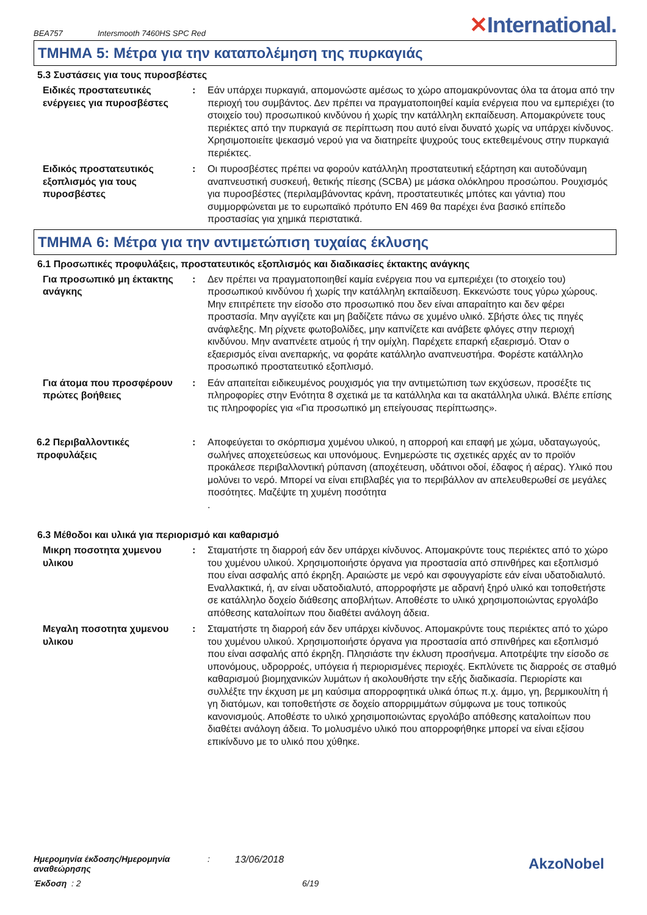BEA757 Intersmooth 7460HS SPC Red ✕International.
ΤΜΗΜΑ 5: Μέτρα για την καταπολέμηση της πυρκαγιάς
5.3 Συστάσεις για τους πυροσβέστες
Ειδικές προστατευτικές ενέργειες για πυροσβέστες
: Εάν υπάρχει πυρκαγιά, απομονώστε αμέσως το χώρο απομακρύνοντας όλα τα άτομα από την περιοχή του συμβάντος. Δεν πρέπει να πραγματοποιηθεί καμία ενέργεια που να εμπεριέχει (το στοιχείο του) προσωπικού κινδύνου ή χωρίς την κατάλληλη εκπαίδευση. Απομακρύνετε τους περιέκτες από την πυρκαγιά σε περίπτωση που αυτό είναι δυνατό χωρίς να υπάρχει κίνδυνος. Χρησιμοποιείτε ψεκασμό νερού για να διατηρείτε ψυχρούς τους εκτεθειμένους στην πυρκαγιά περιέκτες.
Ειδικός προστατευτικός εξοπλισμός για τους πυροσβέστες
: Οι πυροσβέστες πρέπει να φορούν κατάλληλη προστατευτική εξάρτηση και αυτοδύναμη αναπνευστική συσκευή, θετικής πίεσης (SCBA) με μάσκα ολόκληρου προσώπου. Ρουχισμός για πυροσβέστες (περιλαμβάνοντας κράνη, προστατευτικές μπότες και γάντια) που συμμορφώνεται με το ευρωπαϊκό πρότυπο EN 469 θα παρέχει ένα βασικό επίπεδο προστασίας για χημικά περιστατικά.
ΤΜΗΜΑ 6: Μέτρα για την αντιμετώπιση τυχαίας έκλυσης
6.1 Προσωπικές προφυλάξεις, προστατευτικός εξοπλισμός και διαδικασίες έκτακτης ανάγκης
Για προσωπικό μη έκτακτης ανάγκης
: Δεν πρέπει να πραγματοποιηθεί καμία ενέργεια που να εμπεριέχει (το στοιχείο του) προσωπικού κινδύνου ή χωρίς την κατάλληλη εκπαίδευση. Εκκενώστε τους γύρω χώρους. Μην επιτρέπετε την είσοδο στο προσωπικό που δεν είναι απαραίτητο και δεν φέρει προστασία. Μην αγγίζετε και μη βαδίζετε πάνω σε χυμένο υλικό. Σβήστε όλες τις πηγές ανάφλεξης. Μη ρίχνετε φωτοβολίδες, μην καπνίζετε και ανάβετε φλόγες στην περιοχή κινδύνου. Μην αναπνέετε ατμούς ή την ομίχλη. Παρέχετε επαρκή εξαερισμό. Όταν ο εξαερισμός είναι ανεπαρκής, να φοράτε κατάλληλο αναπνευστήρα. Φορέστε κατάλληλο προσωπικό προστατευτικό εξοπλισμό.
Για άτομα που προσφέρουν πρώτες βοήθειες
: Εάν απαιτείται ειδικευμένος ρουχισμός για την αντιμετώπιση των εκχύσεων, προσέξτε τις πληροφορίες στην Ενότητα 8 σχετικά με τα κατάλληλα και τα ακατάλληλα υλικά. Βλέπε επίσης τις πληροφορίες για «Για προσωπικό μη επείγουσας περίπτωσης».
6.2 Περιβαλλοντικές προφυλάξεις
: Αποφεύγεται το σκόρπισμα χυμένου υλικού, η απορροή και επαφή με χώμα, υδαταγωγούς, σωλήνες αποχετεύσεως και υπονόμους. Ενημερώστε τις σχετικές αρχές αν το προϊόν προκάλεσε περιβαλλοντική ρύπανση (αποχέτευση, υδάτινοι οδοί, έδαφος ή αέρας). Υλικό που μολύνει το νερό. Μπορεί να είναι επιβλαβές για το περιβάλλον αν απελευθερωθεί σε μεγάλες ποσότητες. Μαζέψτε τη χυμένη ποσότητα
.
6.3 Μέθοδοι και υλικά για περιορισμό και καθαρισμό
Μικρη ποσοτητα χυμενου υλικου
: Σταματήστε τη διαρροή εάν δεν υπάρχει κίνδυνος. Απομακρύντε τους περιέκτες από το χώρο του χυμένου υλικού. Χρησιμοποιήστε όργανα για προστασία από σπινθήρες και εξοπλισμό που είναι ασφαλής από έκρηξη. Αραιώστε με νερό και σφουγγαρίστε εάν είναι υδατοδιαλυτό. Εναλλακτικά, ή, αν είναι υδατοδιαλυτό, απορροφήστε με αδρανή ξηρό υλικό και τοποθετήστε σε κατάλληλο δοχείο διάθεσης αποβλήτων. Αποθέστε το υλικό χρησιμοποιώντας εργολάβο απόθεσης καταλοίπων που διαθέτει ανάλογη άδεια.
Μεγαλη ποσοτητα χυμενου υλικου
: Σταματήστε τη διαρροή εάν δεν υπάρχει κίνδυνος. Απομακρύντε τους περιέκτες από το χώρο του χυμένου υλικού. Χρησιμοποιήστε όργανα για προστασία από σπινθήρες και εξοπλισμό που είναι ασφαλής από έκρηξη. Πλησιάστε την έκλυση προσήνεμα. Αποτρέψτε την είσοδο σε υπονόμους, υδρορροές, υπόγεια ή περιορισμένες περιοχές. Εκπλύνετε τις διαρροές σε σταθμό καθαρισμού βιομηχανικών λυμάτων ή ακολουθήστε την εξής διαδικασία. Περιορίστε και συλλέξτε την έκχυση με μη καύσιμα απορροφητικά υλικά όπως π.χ. άμμο, γη, βερμικουλίτη ή γη διατόμων, και τοποθετήστε σε δοχείο απορριμμάτων σύμφωνα με τους τοπικούς κανονισμούς. Αποθέστε το υλικό χρησιμοποιώντας εργολάβο απόθεσης καταλοίπων που διαθέτει ανάλογη άδεια. Το μολυσμένο υλικό που απορροφήθηκε μπορεί να είναι εξίσου επικίνδυνο με το υλικό που χύθηκε.
Ημερομηνία έκδοσης/Ημερομηνία αναθεώρησης: 13/06/2018
Έκδοση : 2 6/19
AkzoNobel